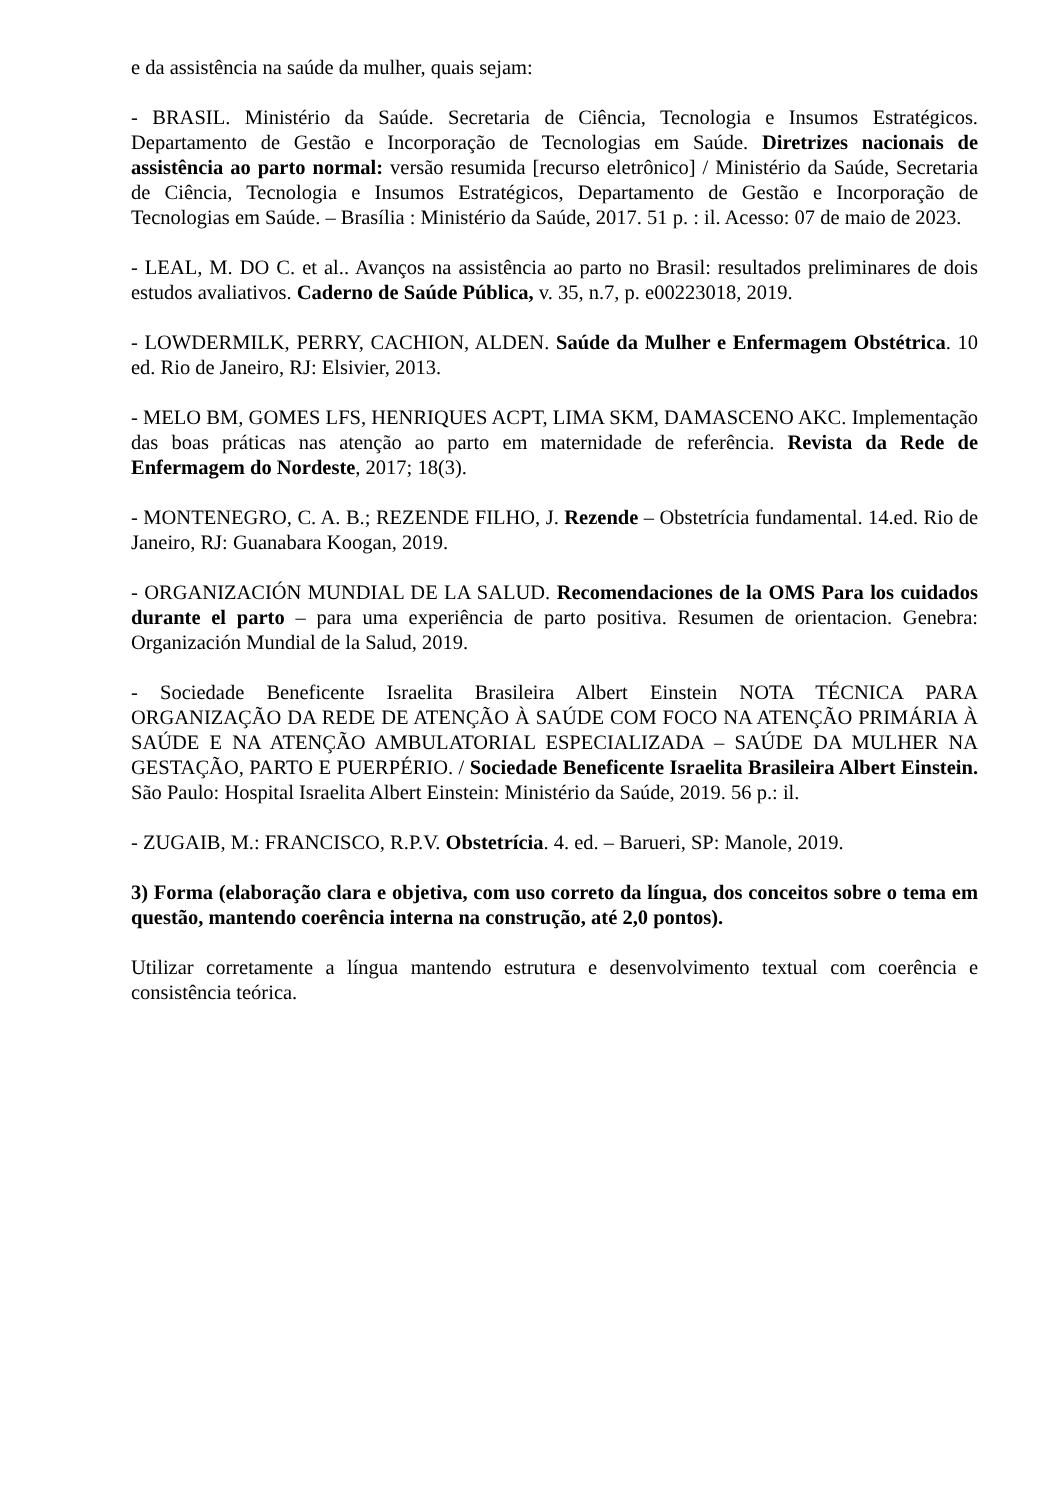e da assistência na saúde da mulher, quais sejam:
- BRASIL. Ministério da Saúde. Secretaria de Ciência, Tecnologia e Insumos Estratégicos. Departamento de Gestão e Incorporação de Tecnologias em Saúde. Diretrizes nacionais de assistência ao parto normal: versão resumida [recurso eletrônico] / Ministério da Saúde, Secretaria de Ciência, Tecnologia e Insumos Estratégicos, Departamento de Gestão e Incorporação de Tecnologias em Saúde. – Brasília : Ministério da Saúde, 2017. 51 p. : il. Acesso: 07 de maio de 2023.
- LEAL, M. DO C. et al.. Avanços na assistência ao parto no Brasil: resultados preliminares de dois estudos avaliativos. Caderno de Saúde Pública, v. 35, n.7, p. e00223018, 2019.
- LOWDERMILK, PERRY, CACHION, ALDEN. Saúde da Mulher e Enfermagem Obstétrica. 10 ed. Rio de Janeiro, RJ: Elsivier, 2013.
- MELO BM, GOMES LFS, HENRIQUES ACPT, LIMA SKM, DAMASCENO AKC. Implementação das boas práticas nas atenção ao parto em maternidade de referência. Revista da Rede de Enfermagem do Nordeste, 2017; 18(3).
- MONTENEGRO, C. A. B.; REZENDE FILHO, J. Rezende – Obstetrícia fundamental. 14.ed. Rio de Janeiro, RJ: Guanabara Koogan, 2019.
- ORGANIZACIÓN MUNDIAL DE LA SALUD. Recomendaciones de la OMS Para los cuidados durante el parto – para uma experiência de parto positiva. Resumen de orientacion. Genebra: Organización Mundial de la Salud, 2019.
- Sociedade Beneficente Israelita Brasileira Albert Einstein NOTA TÉCNICA PARA ORGANIZAÇÃO DA REDE DE ATENÇÃO À SAÚDE COM FOCO NA ATENÇÃO PRIMÁRIA À SAÚDE E NA ATENÇÃO AMBULATORIAL ESPECIALIZADA – SAÚDE DA MULHER NA GESTAÇÃO, PARTO E PUERPÉRIO. / Sociedade Beneficente Israelita Brasileira Albert Einstein. São Paulo: Hospital Israelita Albert Einstein: Ministério da Saúde, 2019. 56 p.: il.
- ZUGAIB, M.: FRANCISCO, R.P.V. Obstetrícia. 4. ed. – Barueri, SP: Manole, 2019.
3) Forma (elaboração clara e objetiva, com uso correto da língua, dos conceitos sobre o tema em questão, mantendo coerência interna na construção, até 2,0 pontos).
Utilizar corretamente a língua mantendo estrutura e desenvolvimento textual com coerência e consistência teórica.